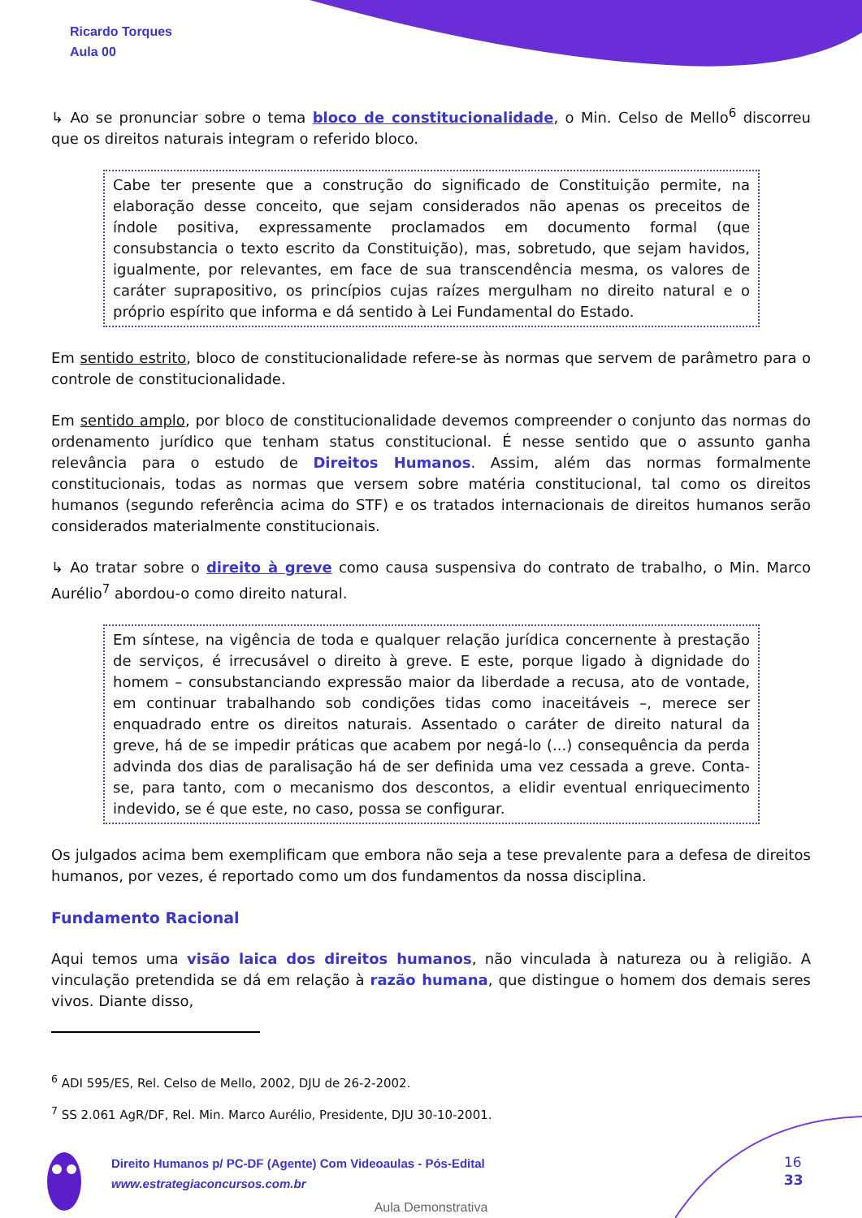Ricardo Torques
Aula 00
↳ Ao se pronunciar sobre o tema bloco de constitucionalidade, o Min. Celso de Mello<sup>6</sup> discorreu que os direitos naturais integram o referido bloco.
Cabe ter presente que a construção do significado de Constituição permite, na elaboração desse conceito, que sejam considerados não apenas os preceitos de índole positiva, expressamente proclamados em documento formal (que consubstancia o texto escrito da Constituição), mas, sobretudo, que sejam havidos, igualmente, por relevantes, em face de sua transcendência mesma, os valores de caráter suprapositivo, os princípios cujas raízes mergulham no direito natural e o próprio espírito que informa e dá sentido à Lei Fundamental do Estado.
Em sentido estrito, bloco de constitucionalidade refere-se às normas que servem de parâmetro para o controle de constitucionalidade.
Em sentido amplo, por bloco de constitucionalidade devemos compreender o conjunto das normas do ordenamento jurídico que tenham status constitucional. É nesse sentido que o assunto ganha relevância para o estudo de Direitos Humanos. Assim, além das normas formalmente constitucionais, todas as normas que versem sobre matéria constitucional, tal como os direitos humanos (segundo referência acima do STF) e os tratados internacionais de direitos humanos serão considerados materialmente constitucionais.
↳ Ao tratar sobre o direito à greve como causa suspensiva do contrato de trabalho, o Min. Marco Aurélio<sup>7</sup> abordou-o como direito natural.
Em síntese, na vigência de toda e qualquer relação jurídica concernente à prestação de serviços, é irrecusável o direito à greve. E este, porque ligado à dignidade do homem – consubstanciando expressão maior da liberdade a recusa, ato de vontade, em continuar trabalhando sob condições tidas como inaceitáveis –, merece ser enquadrado entre os direitos naturais. Assentado o caráter de direito natural da greve, há de se impedir práticas que acabem por negá-lo (...) consequência da perda advinda dos dias de paralisação há de ser definida uma vez cessada a greve. Conta-se, para tanto, com o mecanismo dos descontos, a elidir eventual enriquecimento indevido, se é que este, no caso, possa se configurar.
Os julgados acima bem exemplificam que embora não seja a tese prevalente para a defesa de direitos humanos, por vezes, é reportado como um dos fundamentos da nossa disciplina.
Fundamento Racional
Aqui temos uma visão laica dos direitos humanos, não vinculada à natureza ou à religião. A vinculação pretendida se dá em relação à razão humana, que distingue o homem dos demais seres vivos. Diante disso,
<sup>6</sup> ADI 595/ES, Rel. Celso de Mello, 2002, DJU de 26-2-2002.
<sup>7</sup> SS 2.061 AgR/DF, Rel. Min. Marco Aurélio, Presidente, DJU 30-10-2001.
Direito Humanos p/ PC-DF (Agente) Com Videoaulas - Pós-Edital
www.estrategiaconcursos.com.br
16
33
Aula Demonstrativa